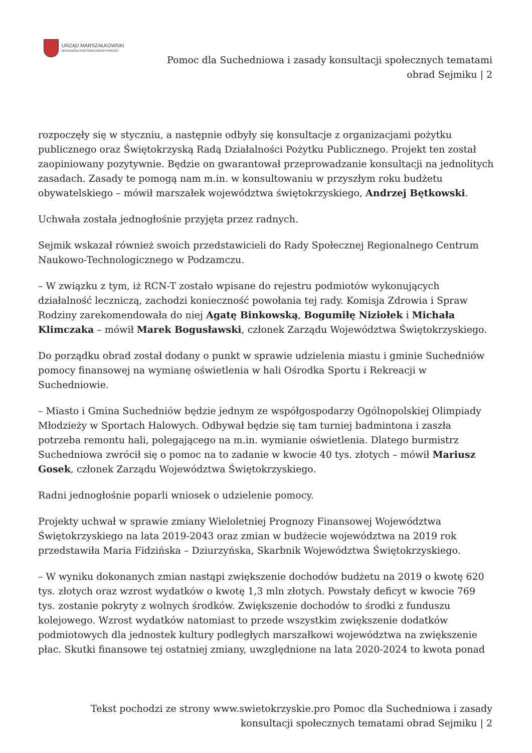URZĄD MARSZAŁKOWSKI
WOJEWÓDZTWA ŚWIĘTOKRZYSKIEGO
Pomoc dla Suchedniowa i zasady konsultacji społecznych tematami obrad Sejmiku | 2
rozpoczęły się w styczniu, a następnie odbyły się konsultacje z organizacjami pożytku publicznego oraz Świętokrzyską Radą Działalności Pożytku Publicznego. Projekt ten został zaopiniowany pozytywnie. Będzie on gwarantował przeprowadzanie konsultacji na jednolitych zasadach. Zasady te pomogą nam m.in. w konsultowaniu w przyszłym roku budżetu obywatelskiego – mówił marszałek województwa świętokrzyskiego, Andrzej Bętkowski.
Uchwała została jednogłośnie przyjęta przez radnych.
Sejmik wskazał również swoich przedstawicieli do Rady Społecznej Regionalnego Centrum Naukowo-Technologicznego w Podzamczu.
– W związku z tym, iż RCN-T zostało wpisane do rejestru podmiotów wykonujących działalność leczniczą, zachodzi konieczność powołania tej rady. Komisja Zdrowia i Spraw Rodziny zarekomendowała do niej Agatę Binkowską, Bogumiłę Niziołek i Michała Klimczaka – mówił Marek Bogusławski, członek Zarządu Województwa Świętokrzyskiego.
Do porządku obrad został dodany o punkt w sprawie udzielenia miastu i gminie Suchedniów pomocy finansowej na wymianę oświetlenia w hali Ośrodka Sportu i Rekreacji w Suchedniowie.
– Miasto i Gmina Suchedniów będzie jednym ze współgospodarzy Ogólnopolskiej Olimpiady Młodzieży w Sportach Halowych. Odbywał będzie się tam turniej badmintona i zaszła potrzeba remontu hali, polegającego na m.in. wymianie oświetlenia. Dlatego burmistrz Suchedniowa zwrócił się o pomoc na to zadanie w kwocie 40 tys. złotych – mówił Mariusz Gosek, członek Zarządu Województwa Świętokrzyskiego.
Radni jednogłośnie poparli wniosek o udzielenie pomocy.
Projekty uchwał w sprawie zmiany Wieloletniej Prognozy Finansowej Województwa Świętokrzyskiego na lata 2019-2043 oraz zmian w budżecie województwa na 2019 rok przedstawiła Maria Fidzińska – Dziurzyńska, Skarbnik Województwa Świętokrzyskiego.
– W wyniku dokonanych zmian nastąpi zwiększenie dochodów budżetu na 2019 o kwotę 620 tys. złotych oraz wzrost wydatków o kwotę 1,3 mln złotych. Powstały deficyt w kwocie 769 tys. zostanie pokryty z wolnych środków. Zwiększenie dochodów to środki z funduszu kolejowego. Wzrost wydatków natomiast to przede wszystkim zwiększenie dodatków podmiotowych dla jednostek kultury podległych marszałkowi województwa na zwiększenie płac. Skutki finansowe tej ostatniej zmiany, uwzględnione na lata 2020-2024 to kwota ponad
Tekst pochodzi ze strony www.swietokrzyskie.pro Pomoc dla Suchedniowa i zasady konsultacji społecznych tematami obrad Sejmiku | 2